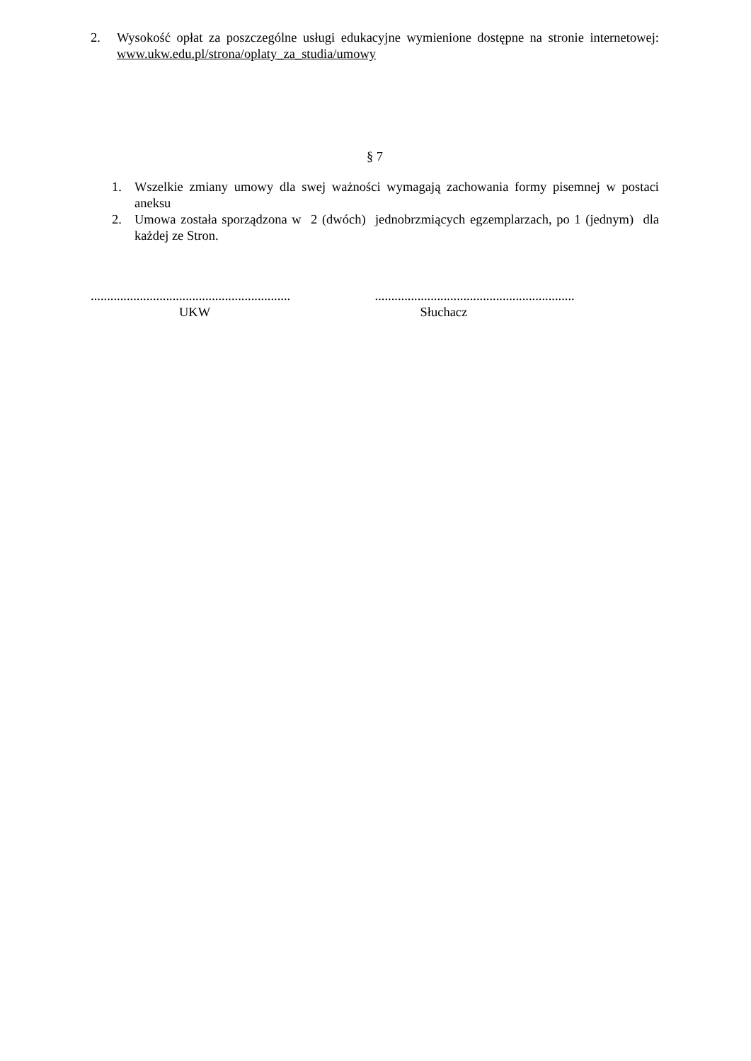2. Wysokość opłat za poszczególne usługi edukacyjne wymienione dostępne na stronie internetowej: www.ukw.edu.pl/strona/oplaty_za_studia/umowy
§ 7
1. Wszelkie zmiany umowy dla swej ważności wymagają zachowania formy pisemnej w postaci aneksu
2. Umowa została sporządzona w 2 (dwóch) jednobrzmiących egzemplarzach, po 1 (jednym) dla każdej ze Stron.
.............................................................
UKW
.............................................................
Słuchacz